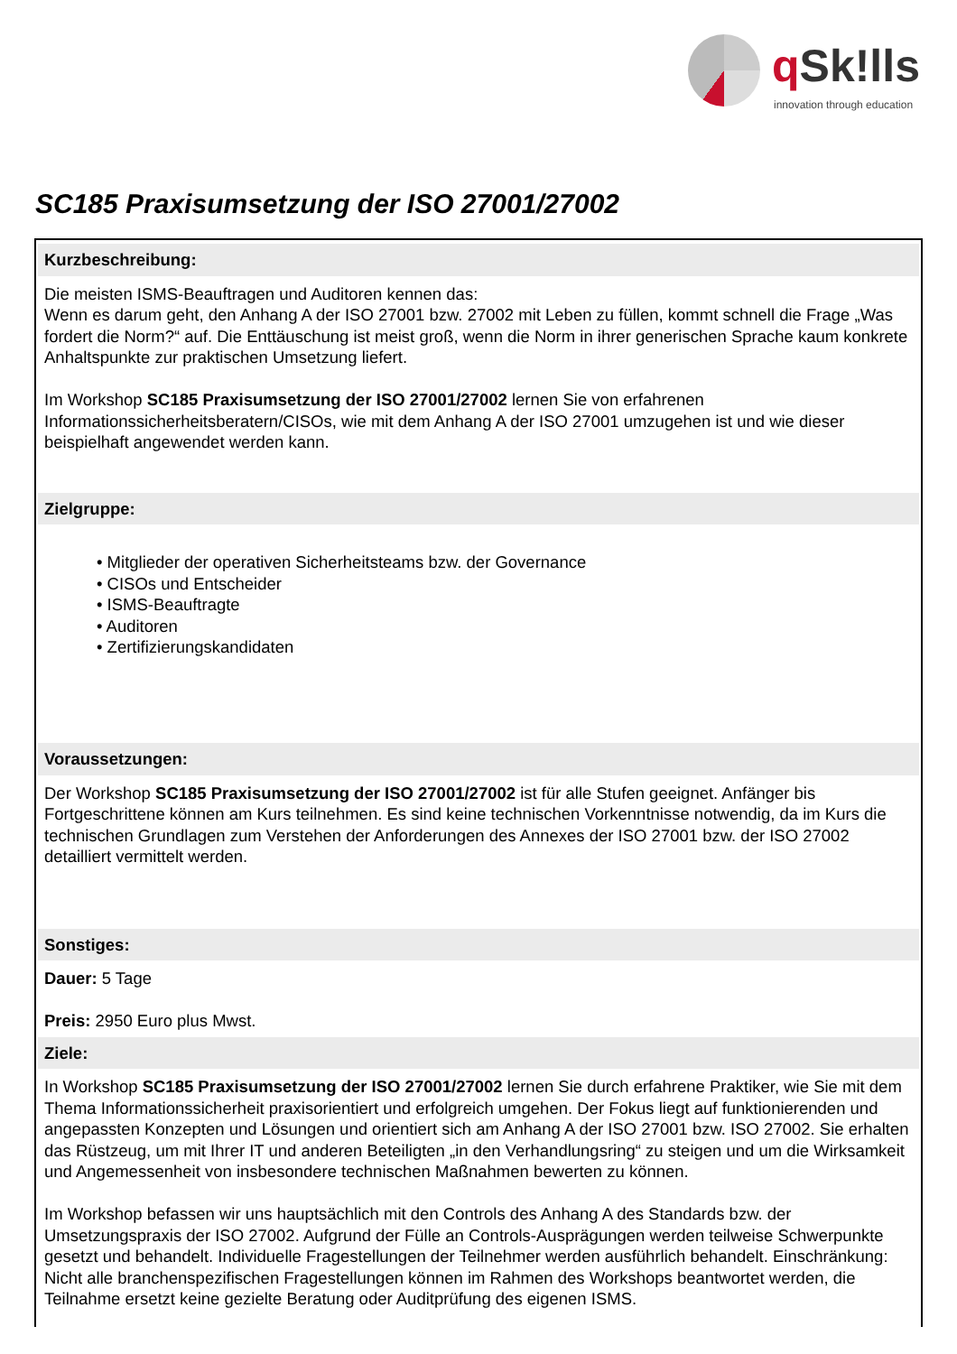q Sk!lls
innovation through education
SC185 Praxisumsetzung der ISO 27001/27002
Kurzbeschreibung:
Die meisten ISMS-Beauftragen und Auditoren kennen das:
Wenn es darum geht, den Anhang A der ISO 27001 bzw. 27002 mit Leben zu füllen, kommt schnell die Frage „Was fordert die Norm?“ auf. Die Enttäuschung ist meist groß, wenn die Norm in ihrer generischen Sprache kaum konkrete Anhaltspunkte zur praktischen Umsetzung liefert.
Im Workshop SC185 Praxisumsetzung der ISO 27001/27002 lernen Sie von erfahrenen Informationssicherheitsberatern/CISOs, wie mit dem Anhang A der ISO 27001 umzugehen ist und wie dieser beispielhaft angewendet werden kann.
Zielgruppe:
• Mitglieder der operativen Sicherheitsteams bzw. der Governance
• CISOs und Entscheider
• ISMS-Beauftragte
• Auditoren
• Zertifizierungskandidaten
Voraussetzungen:
Der Workshop SC185 Praxisumsetzung der ISO 27001/27002 ist für alle Stufen geeignet. Anfänger bis Fortgeschrittene können am Kurs teilnehmen. Es sind keine technischen Vorkenntnisse notwendig, da im Kurs die technischen Grundlagen zum Verstehen der Anforderungen des Annexes der ISO 27001 bzw. der ISO 27002 detailliert vermittelt werden.
Sonstiges:
Dauer: 5 Tage
Preis: 2950 Euro plus Mwst.
Ziele:
In Workshop SC185 Praxisumsetzung der ISO 27001/27002 lernen Sie durch erfahrene Praktiker, wie Sie mit dem Thema Informationssicherheit praxisorientiert und erfolgreich umgehen. Der Fokus liegt auf funktionierenden und angepassten Konzepten und Lösungen und orientiert sich am Anhang A der ISO 27001 bzw. ISO 27002. Sie erhalten das Rüstzeug, um mit Ihrer IT und anderen Beteiligten „in den Verhandlungsring“ zu steigen und um die Wirksamkeit und Angemessenheit von insbesondere technischen Maßnahmen bewerten zu können.
Im Workshop befassen wir uns hauptsächlich mit den Controls des Anhang A des Standards bzw. der Umsetzungspraxis der ISO 27002. Aufgrund der Fülle an Controls-Ausprägungen werden teilweise Schwerpunkte gesetzt und behandelt. Individuelle Fragestellungen der Teilnehmer werden ausführlich behandelt. Einschränkung: Nicht alle branchenspezifischen Fragestellungen können im Rahmen des Workshops beantwortet werden, die Teilnahme ersetzt keine gezielte Beratung oder Auditprüfung des eigenen ISMS.